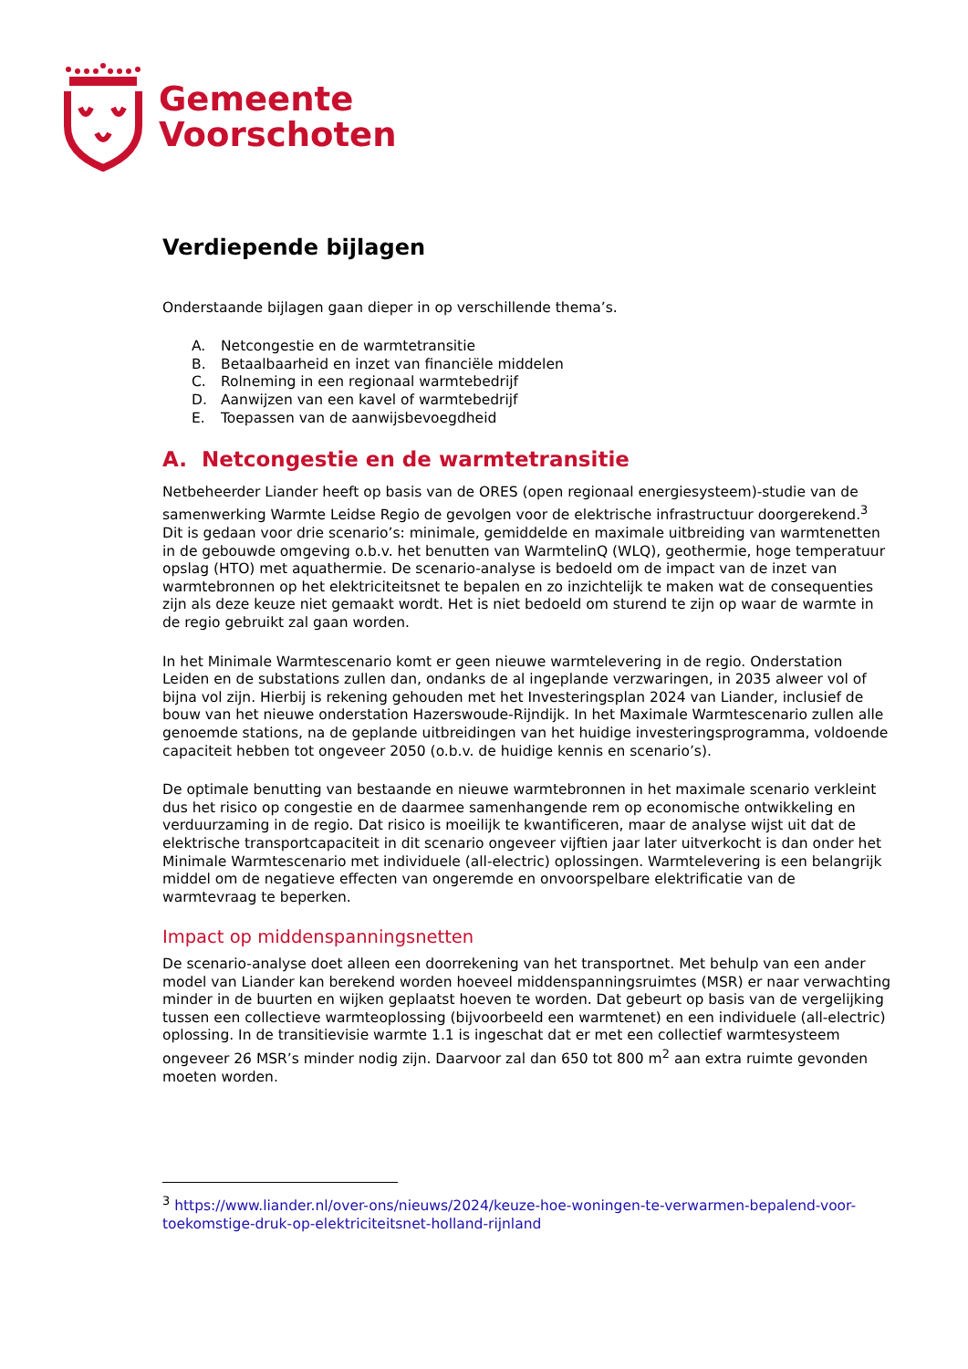Gemeente
Voorschoten
Verdiepende bijlagen
Onderstaande bijlagen gaan dieper in op verschillende thema’s.
A. Netcongestie en de warmtetransitie
B. Betaalbaarheid en inzet van financiële middelen
C. Rolneming in een regionaal warmtebedrijf
D. Aanwijzen van een kavel of warmtebedrijf
E. Toepassen van de aanwijsbevoegdheid
A. Netcongestie en de warmtetransitie
Netbeheerder Liander heeft op basis van de ORES (open regionaal energiesysteem)-studie van de samenwerking Warmte Leidse Regio de gevolgen voor de elektrische infrastructuur doorgerekend.<sup>3</sup> Dit is gedaan voor drie scenario’s: minimale, gemiddelde en maximale uitbreiding van warmtenetten in de gebouwde omgeving o.b.v. het benutten van WarmtelinQ (WLQ), geothermie, hoge temperatuur opslag (HTO) met aquathermie. De scenario-analyse is bedoeld om de impact van de inzet van warmtebronnen op het elektriciteitsnet te bepalen en zo inzichtelijk te maken wat de consequenties zijn als deze keuze niet gemaakt wordt. Het is niet bedoeld om sturend te zijn op waar de warmte in de regio gebruikt zal gaan worden.
In het Minimale Warmtescenario komt er geen nieuwe warmtelevering in de regio. Onderstation Leiden en de substations zullen dan, ondanks de al ingeplande verzwaringen, in 2035 alweer vol of bijna vol zijn. Hierbij is rekening gehouden met het Investeringsplan 2024 van Liander, inclusief de bouw van het nieuwe onderstation Hazerswoude-Rijndijk. In het Maximale Warmtescenario zullen alle genoemde stations, na de geplande uitbreidingen van het huidige investeringsprogramma, voldoende capaciteit hebben tot ongeveer 2050 (o.b.v. de huidige kennis en scenario’s).
De optimale benutting van bestaande en nieuwe warmtebronnen in het maximale scenario verkleint dus het risico op congestie en de daarmee samenhangende rem op economische ontwikkeling en verduurzaming in de regio. Dat risico is moeilijk te kwantificeren, maar de analyse wijst uit dat de elektrische transportcapaciteit in dit scenario ongeveer vijftien jaar later uitverkocht is dan onder het Minimale Warmtescenario met individuele (all-electric) oplossingen. Warmtelevering is een belangrijk middel om de negatieve effecten van ongeremde en onvoorspelbare elektrificatie van de warmtevraag te beperken.
Impact op middenspanningsnetten
De scenario-analyse doet alleen een doorrekening van het transportnet. Met behulp van een ander model van Liander kan berekend worden hoeveel middenspanningsruimtes (MSR) er naar verwachting minder in de buurten en wijken geplaatst hoeven te worden. Dat gebeurt op basis van de vergelijking tussen een collectieve warmteoplossing (bijvoorbeeld een warmtenet) en een individuele (all-electric) oplossing. In de transitievisie warmte 1.1 is ingeschat dat er met een collectief warmtesysteem ongeveer 26 MSR’s minder nodig zijn. Daarvoor zal dan 650 tot 800 m<sup>2</sup> aan extra ruimte gevonden moeten worden.
<sup>3</sup> https://www.liander.nl/over-ons/nieuws/2024/keuze-hoe-woningen-te-verwarmen-bepalend-voor-toekomstige-druk-op-elektriciteitsnet-holland-rijnland